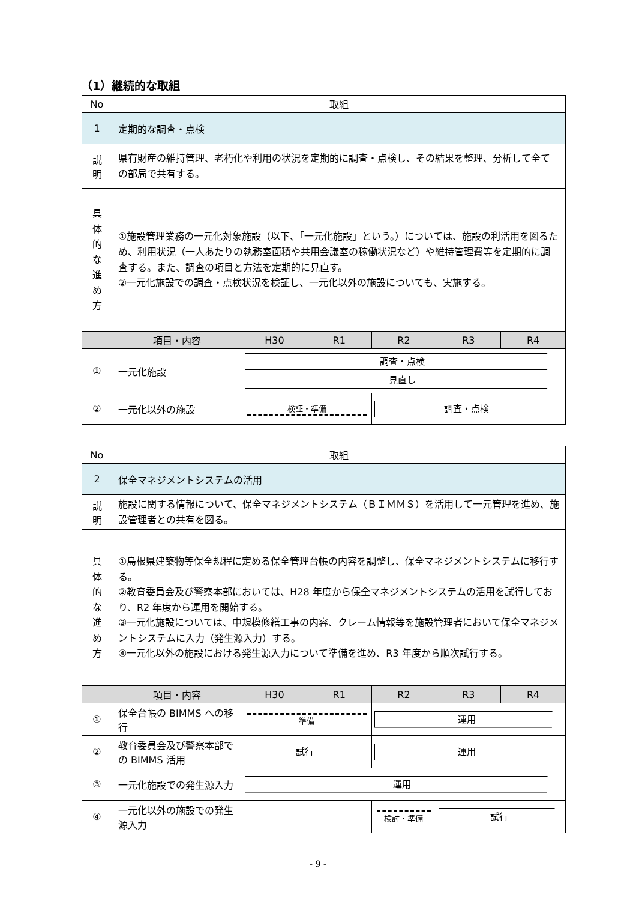（1）継続的な取組
| No | 取組 | | | | | |
| --- | --- | --- | --- | --- | --- | --- |
| 1 | 定期的な調査・点検 | | | | | |
| 説 明 | 県有財産の維持管理、老朽化や利用の状況を定期的に調査・点検し、その結果を整理、分析して全ての部局で共有する。 | | | | | |
| 具 体 的 な 進 め 方 | ①施設管理業務の一元化対象施設（以下、「一元化施設」という。）については、施設の利活用を図るため、利用状況（一人あたりの執務室面積や共用会議室の稼働状況など）や維持管理費等を定期的に調査する。また、調査の項目と方法を定期的に見直す。 ②一元化施設での調査・点検状況を検証し、一元化以外の施設についても、実施する。 | | | | | |
| | 項目・内容 | H30 | R1 | R2 | R3 | R4 |
| ① | 一元化施設 | 調査・点検 見直し | | | | |
| ② | 一元化以外の施設 | 検証・準備 | | 調査・点検 | | |
| No | 取組 | | | | | |
| --- | --- | --- | --- | --- | --- | --- |
| 2 | 保全マネジメントシステムの活用 | | | | | |
| 説 明 | 施設に関する情報について、保全マネジメントシステム（ＢＩＭＭＳ）を活用して一元管理を進め、施設管理者との共有を図る。 | | | | | |
| 具 体 的 な 進 め 方 | ①島根県建築物等保全規程に定める保全管理台帳の内容を調整し、保全マネジメントシステムに移行する。 ②教育委員会及び警察本部においては、H28 年度から保全マネジメントシステムの活用を試行しており、R2 年度から運用を開始する。 ③一元化施設については、中規模修繕工事の内容、クレーム情報等を施設管理者において保全マネジメントシステムに入力（発生源入力）する。 ④一元化以外の施設における発生源入力について準備を進め、R3 年度から順次試行する。 | | | | | |
| | 項目・内容 | H30 | R1 | R2 | R3 | R4 |
| ① | 保全台帳の BIMMS への移行 | 準備 | | 運用 | | |
| ② | 教育委員会及び警察本部での BIMMS 活用 | 試行 | | 運用 | | |
| ③ | 一元化施設での発生源入力 | 運用 | | | | |
| ④ | 一元化以外の施設での発生源入力 | | | 検討・準備 | 試行 | |
- 9 -